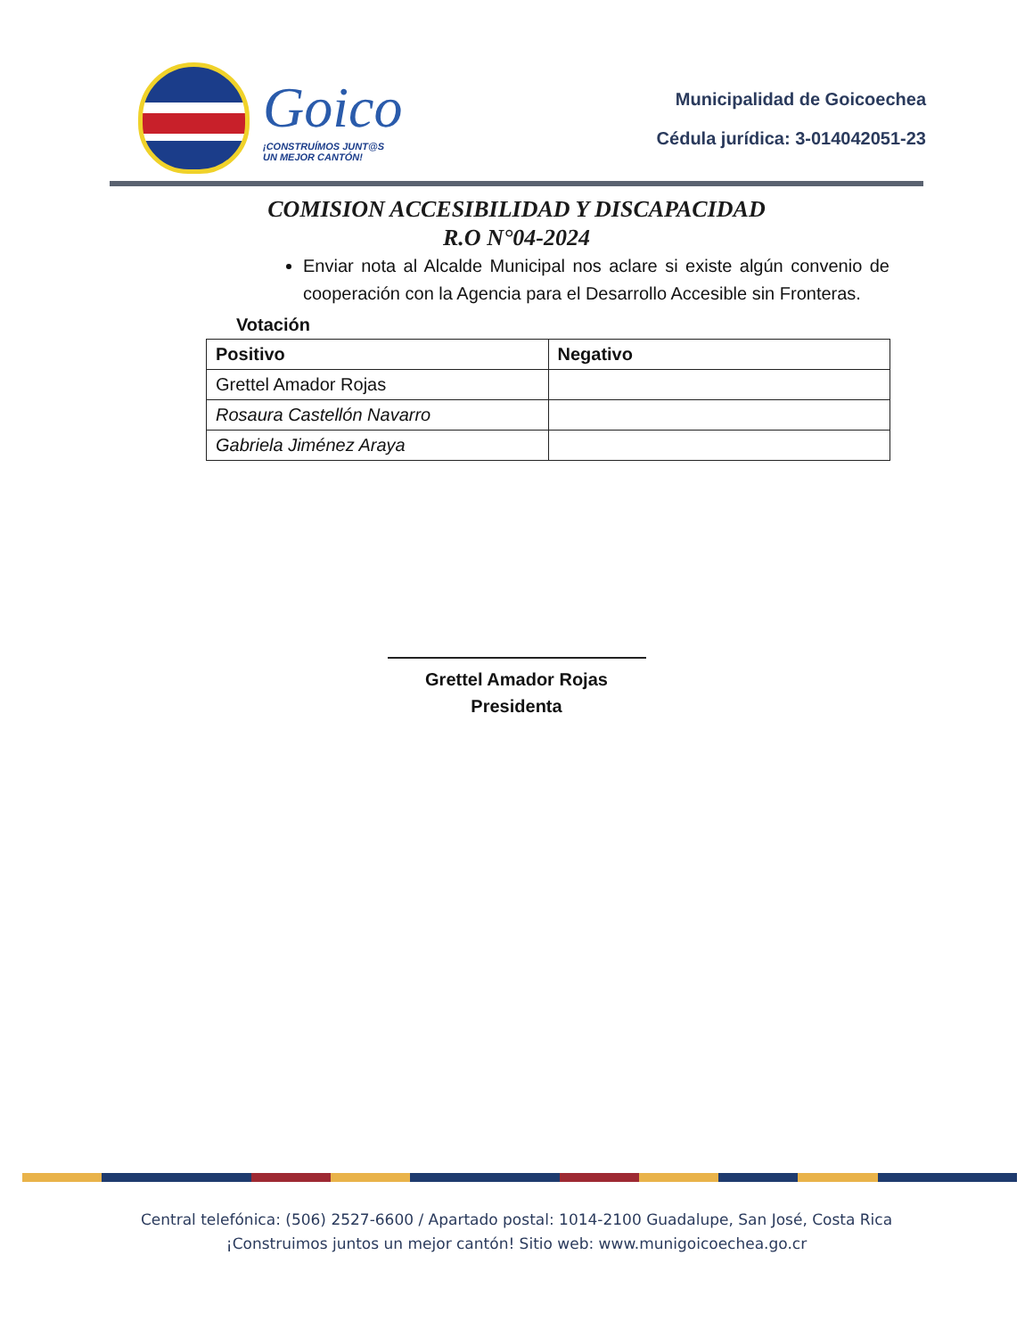Goico
¡CONSTRUÍMOS JUNT@S
UN MEJOR CANTÓN!
Municipalidad de Goicoechea
Cédula jurídica: 3-014042051-23
COMISION ACCESIBILIDAD Y DISCAPACIDAD
R.O N°04-2024
Enviar nota al Alcalde Municipal nos aclare si existe algún convenio de cooperación con la Agencia para el Desarrollo Accesible sin Fronteras.
Votación
| Positivo | Negativo |
| --- | --- |
| Grettel Amador Rojas | |
| Rosaura Castellón Navarro | |
| Gabriela Jiménez Araya | |
Grettel Amador Rojas
Presidenta
Central telefónica: (506) 2527-6600 / Apartado postal: 1014-2100 Guadalupe, San José, Costa Rica
¡Construimos juntos un mejor cantón! Sitio web: www.munigoicoechea.go.cr